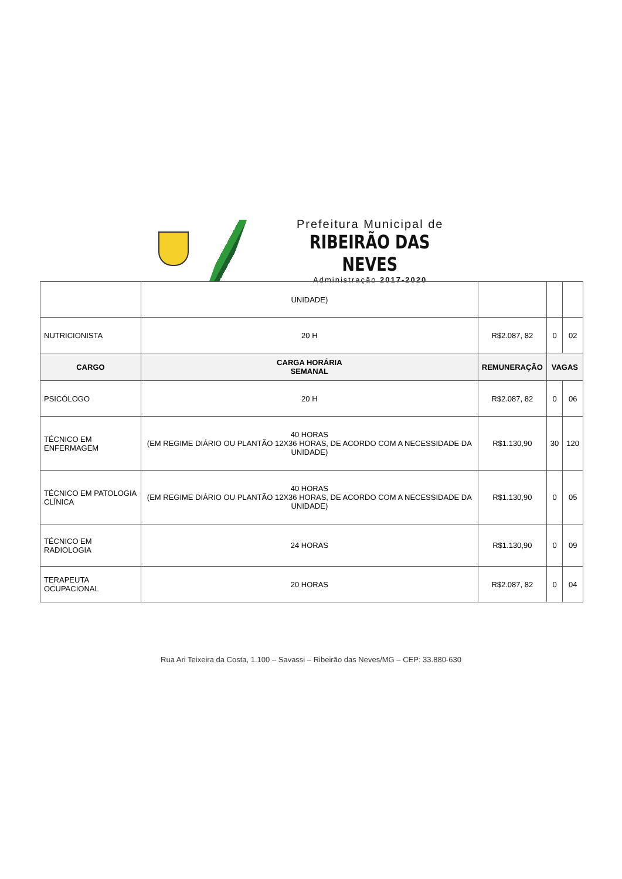Prefeitura Municipal de
RIBEIRÃO DAS NEVES
Administração 2017-2020
| | UNIDADE) | | | |
| NUTRICIONISTA | 20 H | R$2.087, 82 | 0 | 02 |
| CARGO | CARGA HORÁRIA SEMANAL | REMUNERAÇÃO | VAGAS | |
| PSICÓLOGO | 20 H | R$2.087, 82 | 0 | 06 |
| TÉCNICO EM ENFERMAGEM | 40 HORAS (EM REGIME DIÁRIO OU PLANTÃO 12X36 HORAS, DE ACORDO COM A NECESSIDADE DA UNIDADE) | R$1.130,90 | 30 | 120 |
| TÉCNICO EM PATOLOGIA CLÍNICA | 40 HORAS (EM REGIME DIÁRIO OU PLANTÃO 12X36 HORAS, DE ACORDO COM A NECESSIDADE DA UNIDADE) | R$1.130,90 | 0 | 05 |
| TÉCNICO EM RADIOLOGIA | 24 HORAS | R$1.130,90 | 0 | 09 |
| TERAPEUTA OCUPACIONAL | 20 HORAS | R$2.087, 82 | 0 | 04 |
Rua Ari Teixeira da Costa, 1.100 – Savassi – Ribeirão das Neves/MG – CEP: 33.880-630